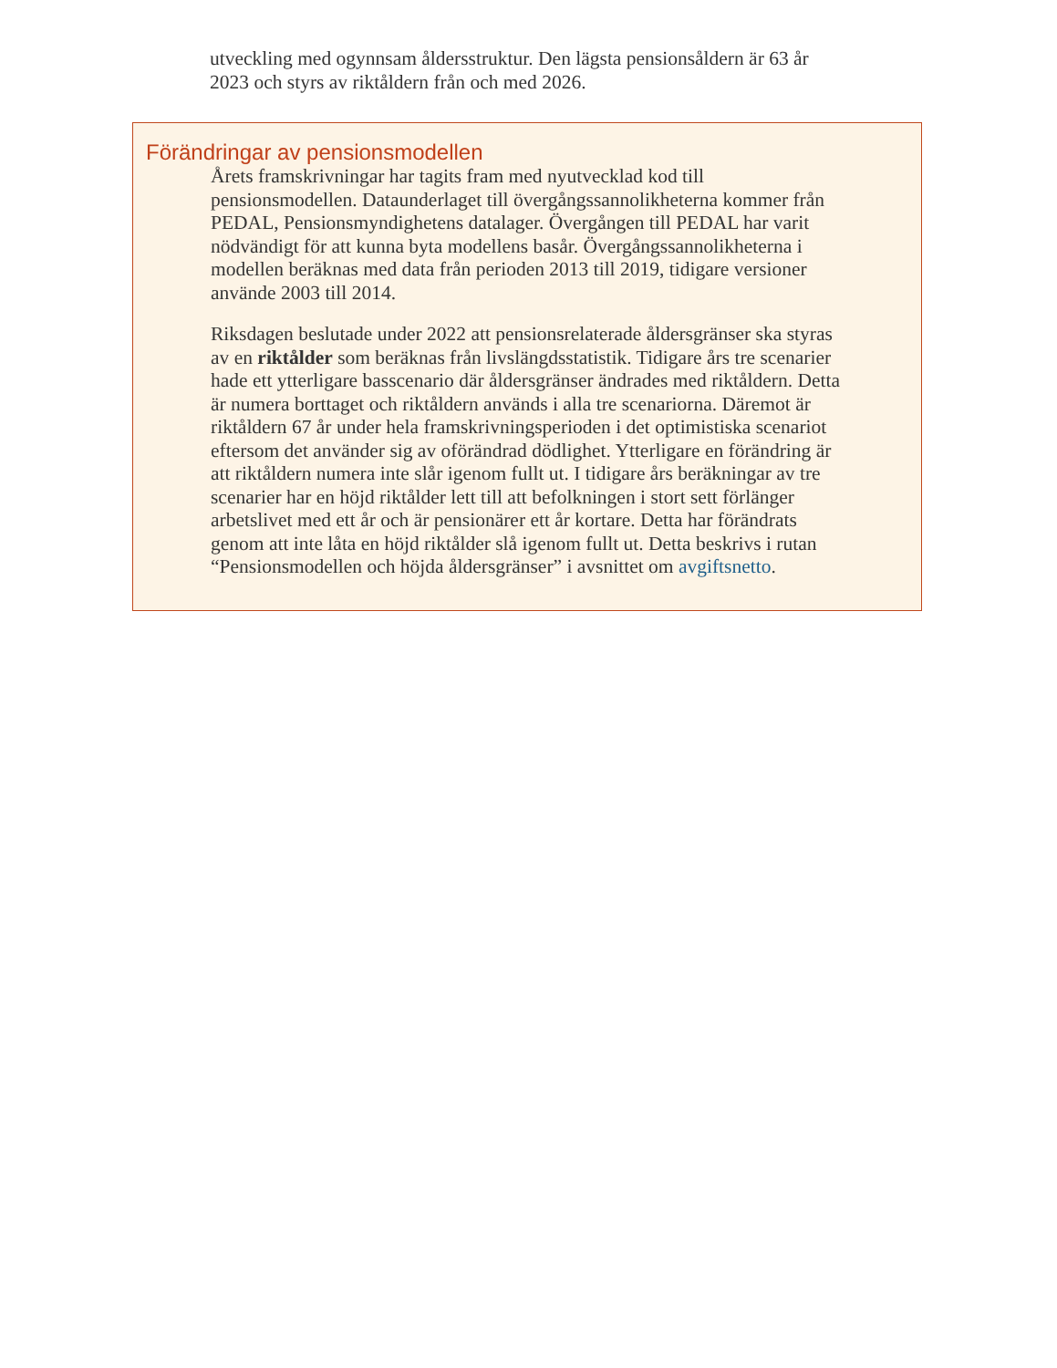utveckling med ogynnsam åldersstruktur. Den lägsta pensionsåldern är 63 år 2023 och styrs av riktåldern från och med 2026.
Förändringar av pensionsmodellen
Årets framskrivningar har tagits fram med nyutvecklad kod till pensionsmodellen. Dataunderlaget till övergångssannolikheterna kommer från PEDAL, Pensionsmyndighetens datalager. Övergången till PEDAL har varit nödvändigt för att kunna byta modellens basår. Övergångssannolikheterna i modellen beräknas med data från perioden 2013 till 2019, tidigare versioner använde 2003 till 2014.
Riksdagen beslutade under 2022 att pensionsrelaterade åldersgränser ska styras av en riktålder som beräknas från livslängdsstatistik. Tidigare års tre scenarier hade ett ytterligare basscenario där åldersgränser ändrades med riktåldern. Detta är numera borttaget och riktåldern används i alla tre scenariorna. Däremot är riktåldern 67 år under hela framskrivningsperioden i det optimistiska scenariot eftersom det använder sig av oförändrad dödlighet. Ytterligare en förändring är att riktåldern numera inte slår igenom fullt ut. I tidigare års beräkningar av tre scenarier har en höjd riktålder lett till att befolkningen i stort sett förlänger arbetslivet med ett år och är pensionärer ett år kortare. Detta har förändrats genom att inte låta en höjd riktålder slå igenom fullt ut. Detta beskrivs i rutan “Pensionsmodellen och höjda åldersgränser” i avsnittet om avgiftsnetto.